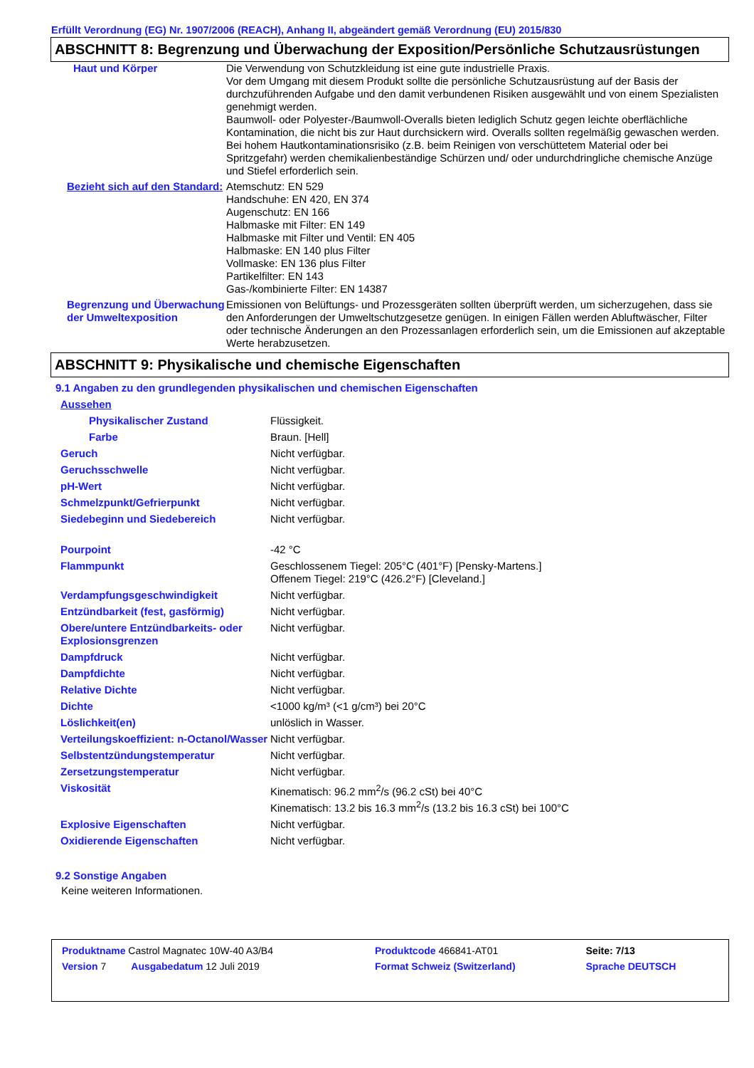Erfüllt Verordnung (EG) Nr. 1907/2006 (REACH), Anhang II, abgeändert gemäß Verordnung (EU) 2015/830
ABSCHNITT 8: Begrenzung und Überwachung der Exposition/Persönliche Schutzausrüstungen
| Haut und Körper | Die Verwendung von Schutzkleidung ist eine gute industrielle Praxis. Vor dem Umgang mit diesem Produkt sollte die persönliche Schutzausrüstung auf der Basis der durchzuführenden Aufgabe und den damit verbundenen Risiken ausgewählt und von einem Spezialisten genehmigt werden. Baumwoll- oder Polyester-/Baumwoll-Overalls bieten lediglich Schutz gegen leichte oberflächliche Kontamination, die nicht bis zur Haut durchsickern wird. Overalls sollten regelmäßig gewaschen werden. Bei hohem Hautkontaminationsrisiko (z.B. beim Reinigen von verschüttetem Material oder bei Spritzgefahr) werden chemikalienbeständige Schürzen und/ oder undurchdringliche chemische Anzüge und Stiefel erforderlich sein. |
| Bezieht sich auf den Standard: | Atemschutz: EN 529 Handschuhe: EN 420, EN 374 Augenschutz: EN 166 Halbmaske mit Filter: EN 149 Halbmaske mit Filter und Ventil: EN 405 Halbmaske: EN 140 plus Filter Vollmaske: EN 136 plus Filter Partikelfilter: EN 143 Gas-/kombinierte Filter: EN 14387 |
| Begrenzung und Überwachung der Umweltexposition | Emissionen von Belüftungs- und Prozessgeräten sollten überprüft werden, um sicherzugehen, dass sie den Anforderungen der Umweltschutzgesetze genügen. In einigen Fällen werden Abluftwäscher, Filter oder technische Änderungen an den Prozessanlagen erforderlich sein, um die Emissionen auf akzeptable Werte herabzusetzen. |
ABSCHNITT 9: Physikalische und chemische Eigenschaften
9.1 Angaben zu den grundlegenden physikalischen und chemischen Eigenschaften
| Aussehen | |
| Physikalischer Zustand | Flüssigkeit. |
| Farbe | Braun. [Hell] |
| Geruch | Nicht verfügbar. |
| Geruchsschwelle | Nicht verfügbar. |
| pH-Wert | Nicht verfügbar. |
| Schmelzpunkt/Gefrierpunkt | Nicht verfügbar. |
| Siedebeginn und Siedebereich | Nicht verfügbar. |
| Pourpoint | -42 °C |
| Flammpunkt | Geschlossenem Tiegel: 205°C (401°F) [Pensky-Martens.] Offenem Tiegel: 219°C (426.2°F) [Cleveland.] |
| Verdampfungsgeschwindigkeit | Nicht verfügbar. |
| Entzündbarkeit (fest, gasförmig) | Nicht verfügbar. |
| Obere/untere Entzündbarkeits- oder Explosionsgrenzen | Nicht verfügbar. |
| Dampfdruck | Nicht verfügbar. |
| Dampfdichte | Nicht verfügbar. |
| Relative Dichte | Nicht verfügbar. |
| Dichte | <1000 kg/m³ (<1 g/cm³) bei 20°C |
| Löslichkeit(en) | unlöslich in Wasser. |
| Verteilungskoeffizient: n-Octanol/Wasser | Nicht verfügbar. |
| Selbstentzündungstemperatur | Nicht verfügbar. |
| Zersetzungstemperatur | Nicht verfügbar. |
| Viskosität | Kinematisch: 96.2 mm<sup>2</sup>/s (96.2 cSt) bei 40°C Kinematisch: 13.2 bis 16.3 mm<sup>2</sup>/s (13.2 bis 16.3 cSt) bei 100°C |
| Explosive Eigenschaften | Nicht verfügbar. |
| Oxidierende Eigenschaften | Nicht verfügbar. |
9.2 Sonstige Angaben
Keine weiteren Informationen.
| Produktname Castrol Magnatec 10W-40 A3/B4 | Produktcode 466841-AT01 | Seite: 7/13 |
| Version 7 Ausgabedatum 12 Juli 2019 | Format Schweiz (Switzerland) | Sprache DEUTSCH |